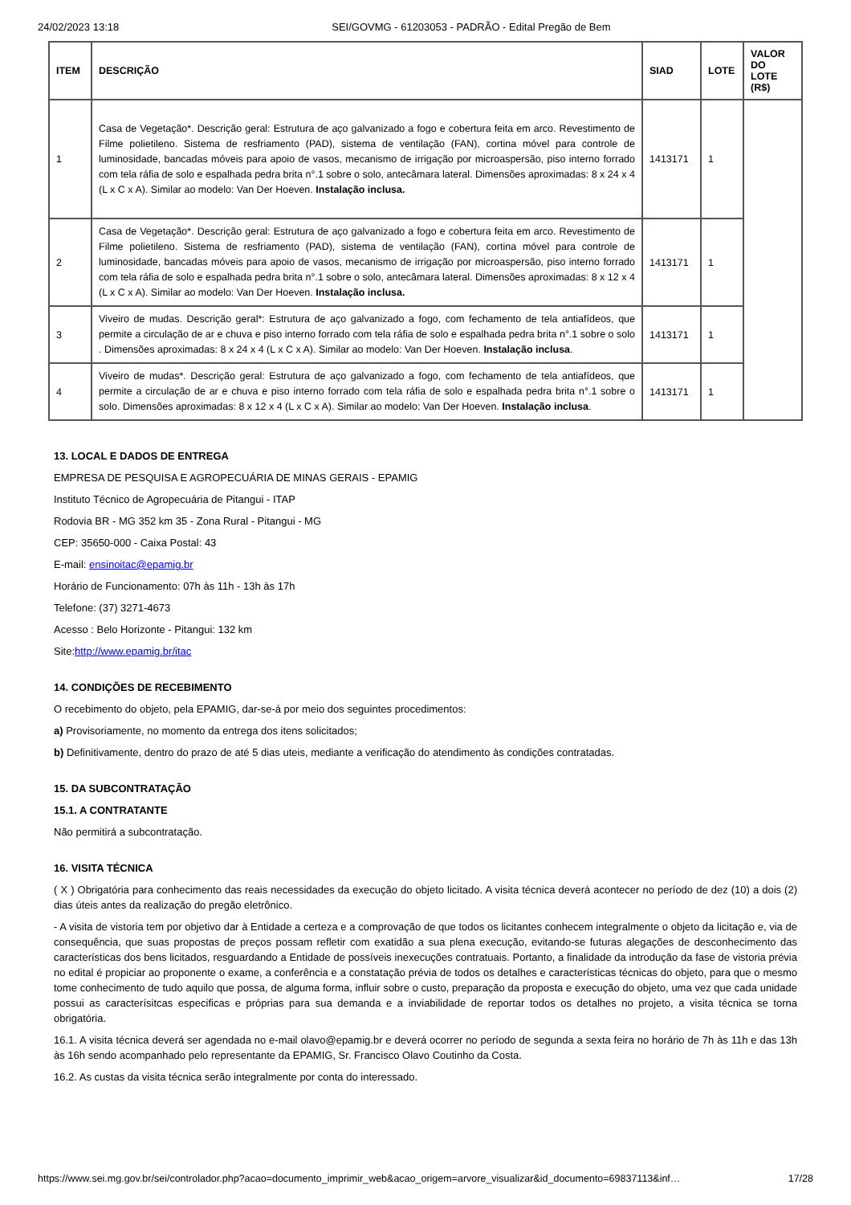24/02/2023 13:18 SEI/GOVMG - 61203053 - PADRÃO - Edital Pregão de Bem
| ITEM | DESCRIÇÃO | SIAD | LOTE | VALOR DO LOTE (R$) |
| --- | --- | --- | --- | --- |
| 1 | Casa de Vegetação*. Descrição geral: Estrutura de aço galvanizado a fogo e cobertura feita em arco. Revestimento de Filme polietileno. Sistema de resfriamento (PAD), sistema de ventilação (FAN), cortina móvel para controle de luminosidade, bancadas móveis para apoio de vasos, mecanismo de irrigação por microaspersão, piso interno forrado com tela ráfia de solo e espalhada pedra brita n°.1 sobre o solo, antecâmara lateral. Dimensões aproximadas: 8 x 24 x 4 (L x C x A). Similar ao modelo: Van Der Hoeven. Instalação inclusa. | 1413171 | 1 | |
| 2 | Casa de Vegetação*. Descrição geral: Estrutura de aço galvanizado a fogo e cobertura feita em arco. Revestimento de Filme polietileno. Sistema de resfriamento (PAD), sistema de ventilação (FAN), cortina móvel para controle de luminosidade, bancadas móveis para apoio de vasos, mecanismo de irrigação por microaspersão, piso interno forrado com tela ráfia de solo e espalhada pedra brita n°.1 sobre o solo, antecâmara lateral. Dimensões aproximadas: 8 x 12 x 4 (L x C x A). Similar ao modelo: Van Der Hoeven. Instalação inclusa. | 1413171 | 1 | |
| 3 | Viveiro de mudas. Descrição geral*: Estrutura de aço galvanizado a fogo, com fechamento de tela antiafídeos, que permite a circulação de ar e chuva e piso interno forrado com tela ráfia de solo e espalhada pedra brita n°.1 sobre o solo . Dimensões aproximadas: 8 x 24 x 4 (L x C x A). Similar ao modelo: Van Der Hoeven. Instalação inclusa . | 1413171 | 1 | |
| 4 | Viveiro de mudas*. Descrição geral: Estrutura de aço galvanizado a fogo, com fechamento de tela antiafídeos, que permite a circulação de ar e chuva e piso interno forrado com tela ráfia de solo e espalhada pedra brita n°.1 sobre o solo. Dimensões aproximadas: 8 x 12 x 4 (L x C x A). Similar ao modelo: Van Der Hoeven. Instalação inclusa . | 1413171 | 1 | |
13. LOCAL E DADOS DE ENTREGA
EMPRESA DE PESQUISA E AGROPECUÁRIA DE MINAS GERAIS - EPAMIG
Instituto Técnico de Agropecuária de Pitangui - ITAP
Rodovia BR - MG 352 km 35 - Zona Rural - Pitangui - MG
CEP: 35650-000 - Caixa Postal: 43
E-mail: ensinoitac@epamig.br
Horário de Funcionamento: 07h às 11h - 13h às 17h
Telefone: (37) 3271-4673
Acesso : Belo Horizonte - Pitangui: 132 km
Site:http://www.epamig.br/itac
14. CONDIÇÕES DE RECEBIMENTO
O recebimento do objeto, pela EPAMIG, dar-se-á por meio dos seguintes procedimentos:
a) Provisoriamente, no momento da entrega dos itens solicitados;
b) Definitivamente, dentro do prazo de até 5 dias uteis, mediante a verificação do atendimento às condições contratadas.
15. DA SUBCONTRATAÇÃO
15.1. A CONTRATANTE
Não permitirá a subcontratação.
16. VISITA TÉCNICA
( X ) Obrigatória para conhecimento das reais necessidades da execução do objeto licitado. A visita técnica deverá acontecer no período de dez (10) a dois (2) dias úteis antes da realização do pregão eletrônico.
- A visita de vistoria tem por objetivo dar à Entidade a certeza e a comprovação de que todos os licitantes conhecem integralmente o objeto da licitação e, via de consequência, que suas propostas de preços possam refletir com exatidão a sua plena execução, evitando-se futuras alegações de desconhecimento das características dos bens licitados, resguardando a Entidade de possíveis inexecuções contratuais. Portanto, a finalidade da introdução da fase de vistoria prévia no edital é propiciar ao proponente o exame, a conferência e a constatação prévia de todos os detalhes e características técnicas do objeto, para que o mesmo tome conhecimento de tudo aquilo que possa, de alguma forma, influir sobre o custo, preparação da proposta e execução do objeto, uma vez que cada unidade possui as caracterísitcas especificas e próprias para sua demanda e a inviabilidade de reportar todos os detalhes no projeto, a visita técnica se torna obrigatória.
16.1. A visita técnica deverá ser agendada no e-mail olavo@epamig.br e deverá ocorrer no período de segunda a sexta feira no horário de 7h às 11h e das 13h às 16h sendo acompanhado pelo representante da EPAMIG, Sr. Francisco Olavo Coutinho da Costa.
16.2. As custas da visita técnica serão integralmente por conta do interessado.
https://www.sei.mg.gov.br/sei/controlador.php?acao=documento_imprimir_web&acao_origem=arvore_visualizar&id_documento=69837113&inf… 17/28